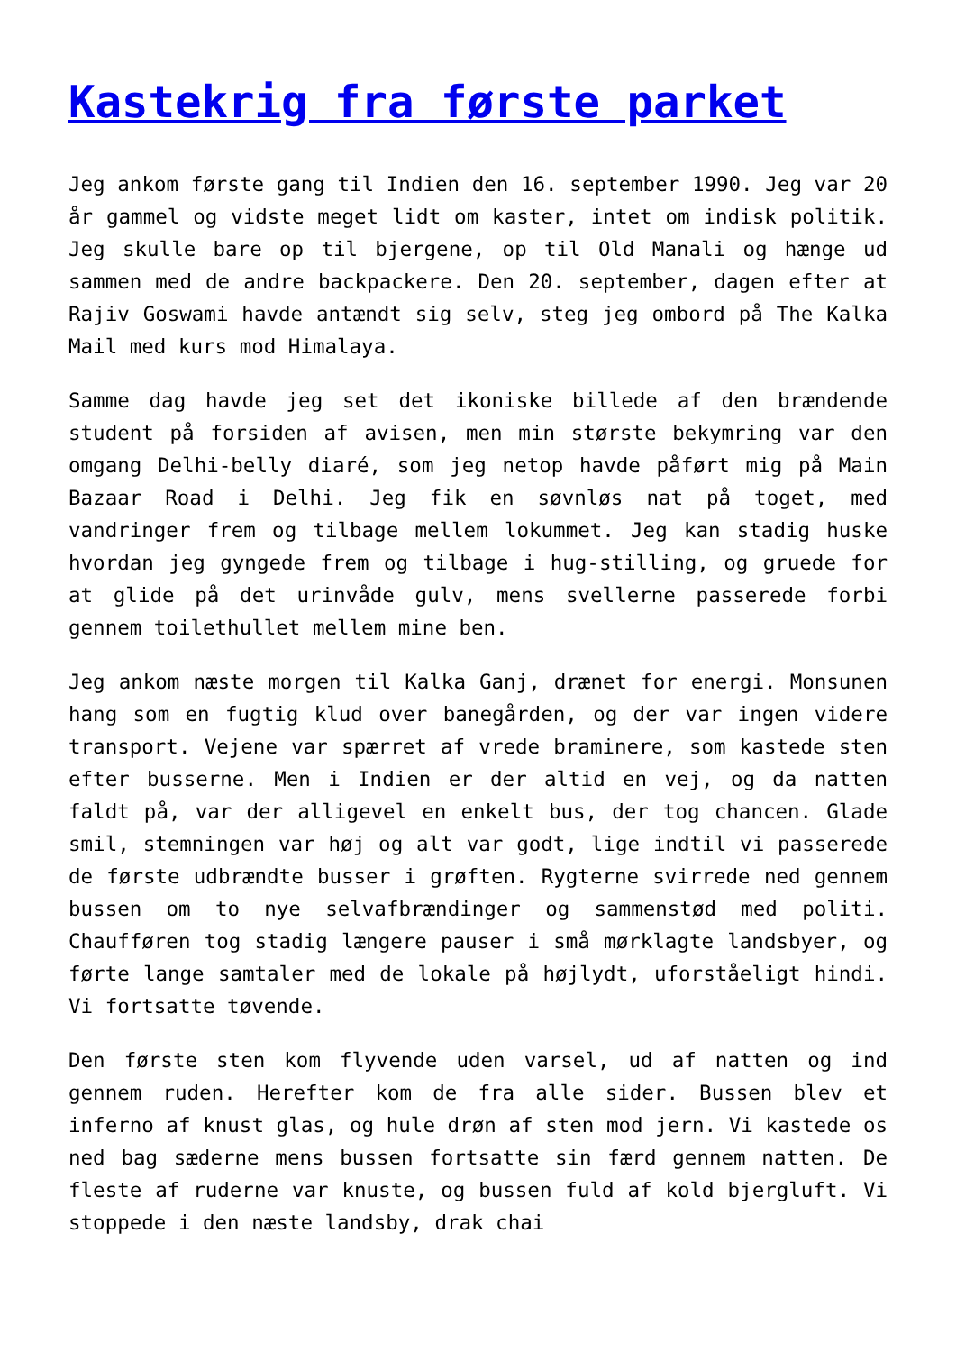Kastekrig fra første parket
Jeg ankom første gang til Indien den 16. september 1990. Jeg var 20 år gammel og vidste meget lidt om kaster, intet om indisk politik. Jeg skulle bare op til bjergene, op til Old Manali og hænge ud sammen med de andre backpackere. Den 20. september, dagen efter at Rajiv Goswami havde antændt sig selv, steg jeg ombord på The Kalka Mail med kurs mod Himalaya.
Samme dag havde jeg set det ikoniske billede af den brændende student på forsiden af avisen, men min største bekymring var den omgang Delhi-belly diaré, som jeg netop havde påført mig på Main Bazaar Road i Delhi. Jeg fik en søvnløs nat på toget, med vandringer frem og tilbage mellem lokummet. Jeg kan stadig huske hvordan jeg gyngede frem og tilbage i hug-stilling, og gruede for at glide på det urinvåde gulv, mens svellerne passerede forbi gennem toilethullet mellem mine ben.
Jeg ankom næste morgen til Kalka Ganj, drænet for energi. Monsunen hang som en fugtig klud over banegården, og der var ingen videre transport. Vejene var spærret af vrede braminere, som kastede sten efter busserne. Men i Indien er der altid en vej, og da natten faldt på, var der alligevel en enkelt bus, der tog chancen. Glade smil, stemningen var høj og alt var godt, lige indtil vi passerede de første udbrændte busser i grøften. Rygterne svirrede ned gennem bussen om to nye selvafbrændinger og sammenstød med politi. Chaufføren tog stadig længere pauser i små mørklagte landsbyer, og førte lange samtaler med de lokale på højlydt, uforståeligt hindi. Vi fortsatte tøvende.
Den første sten kom flyvende uden varsel, ud af natten og ind gennem ruden. Herefter kom de fra alle sider. Bussen blev et inferno af knust glas, og hule drøn af sten mod jern. Vi kastede os ned bag sæderne mens bussen fortsatte sin færd gennem natten. De fleste af ruderne var knuste, og bussen fuld af kold bjergluft. Vi stoppede i den næste landsby, drak chai